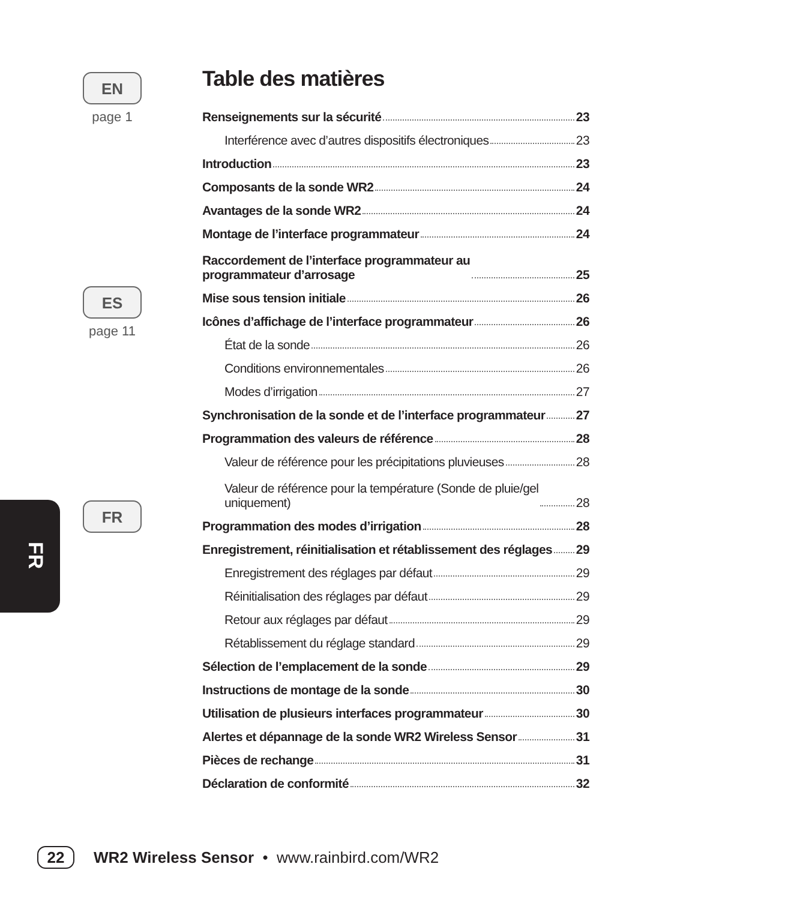EN
page 1
ES
page 11
FR
FR
Table des matières
Renseignements sur la sécurité 23
Interférence avec d’autres dispositifs électroniques 23
Introduction 23
Composants de la sonde WR2 24
Avantages de la sonde WR2 24
Montage de l’interface programmateur 24
Raccordement de l’interface programmateur au
programmateur d’arrosage 25
Mise sous tension initiale 26
Icônes d’affichage de l’interface programmateur 26
État de la sonde 26
Conditions environnementales 26
Modes d’irrigation 27
Synchronisation de la sonde et de l’interface programmateur 27
Programmation des valeurs de référence 28
Valeur de référence pour les précipitations pluvieuses 28
Valeur de référence pour la température (Sonde de pluie/gel
uniquement) 28
Programmation des modes d’irrigation 28
Enregistrement, réinitialisation et rétablissement des réglages 29
Enregistrement des réglages par défaut 29
Réinitialisation des réglages par défaut 29
Retour aux réglages par défaut 29
Rétablissement du réglage standard 29
Sélection de l’emplacement de la sonde 29
Instructions de montage de la sonde 30
Utilisation de plusieurs interfaces programmateur 30
Alertes et dépannage de la sonde WR2 Wireless Sensor 31
Pièces de rechange 31
Déclaration de conformité 32
22 WR2 Wireless Sensor • www.rainbird.com/WR2